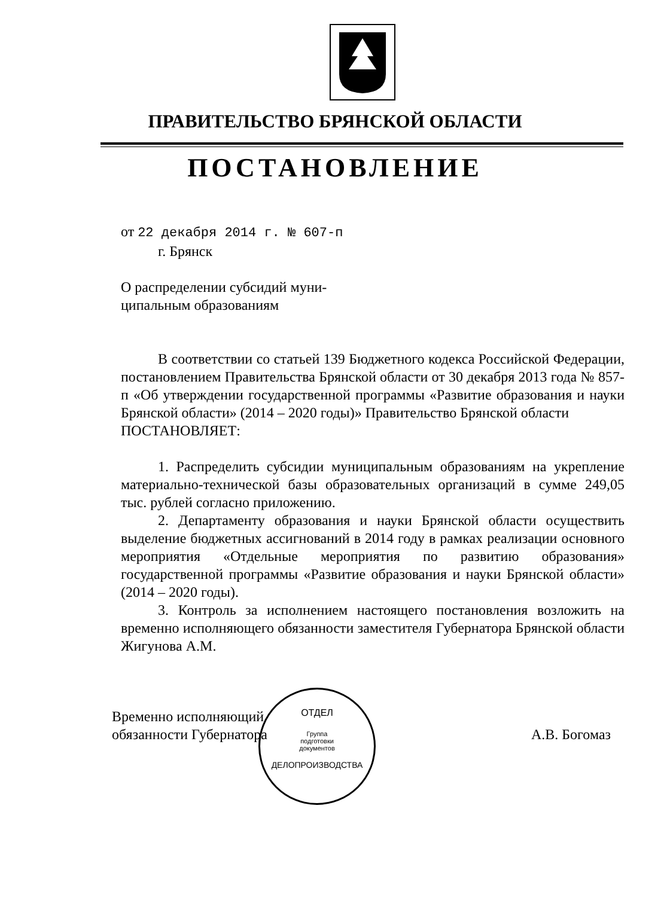ПРАВИТЕЛЬСТВО БРЯНСКОЙ ОБЛАСТИ
ПОСТАНОВЛЕНИЕ
от 22 декабря 2014 г. № 607-п
г. Брянск
О распределении субсидий муни-
ципальным образованиям
В соответствии со статьей 139 Бюджетного кодекса Российской Федерации, постановлением Правительства Брянской области от 30 декабря 2013 года № 857-п «Об утверждении государственной программы «Развитие образования и науки Брянской области» (2014 – 2020 годы)» Правительство Брянской области
ПОСТАНОВЛЯЕТ:
1. Распределить субсидии муниципальным образованиям на укрепление материально-технической базы образовательных организаций в сумме 249,05 тыс. рублей согласно приложению.
2. Департаменту образования и науки Брянской области осуществить выделение бюджетных ассигнований в 2014 году в рамках реализации основного мероприятия «Отдельные мероприятия по развитию образования» государственной программы «Развитие образования и науки Брянской области» (2014 – 2020 годы).
3. Контроль за исполнением настоящего постановления возложить на временно исполняющего обязанности заместителя Губернатора Брянской области Жигунова А.М.
Временно исполняющий
обязанности Губернатора
А.В. Богомаз
ОТДЕЛ
Группа
подготовки
документов
ДЕЛОПРОИЗВОДСТВА